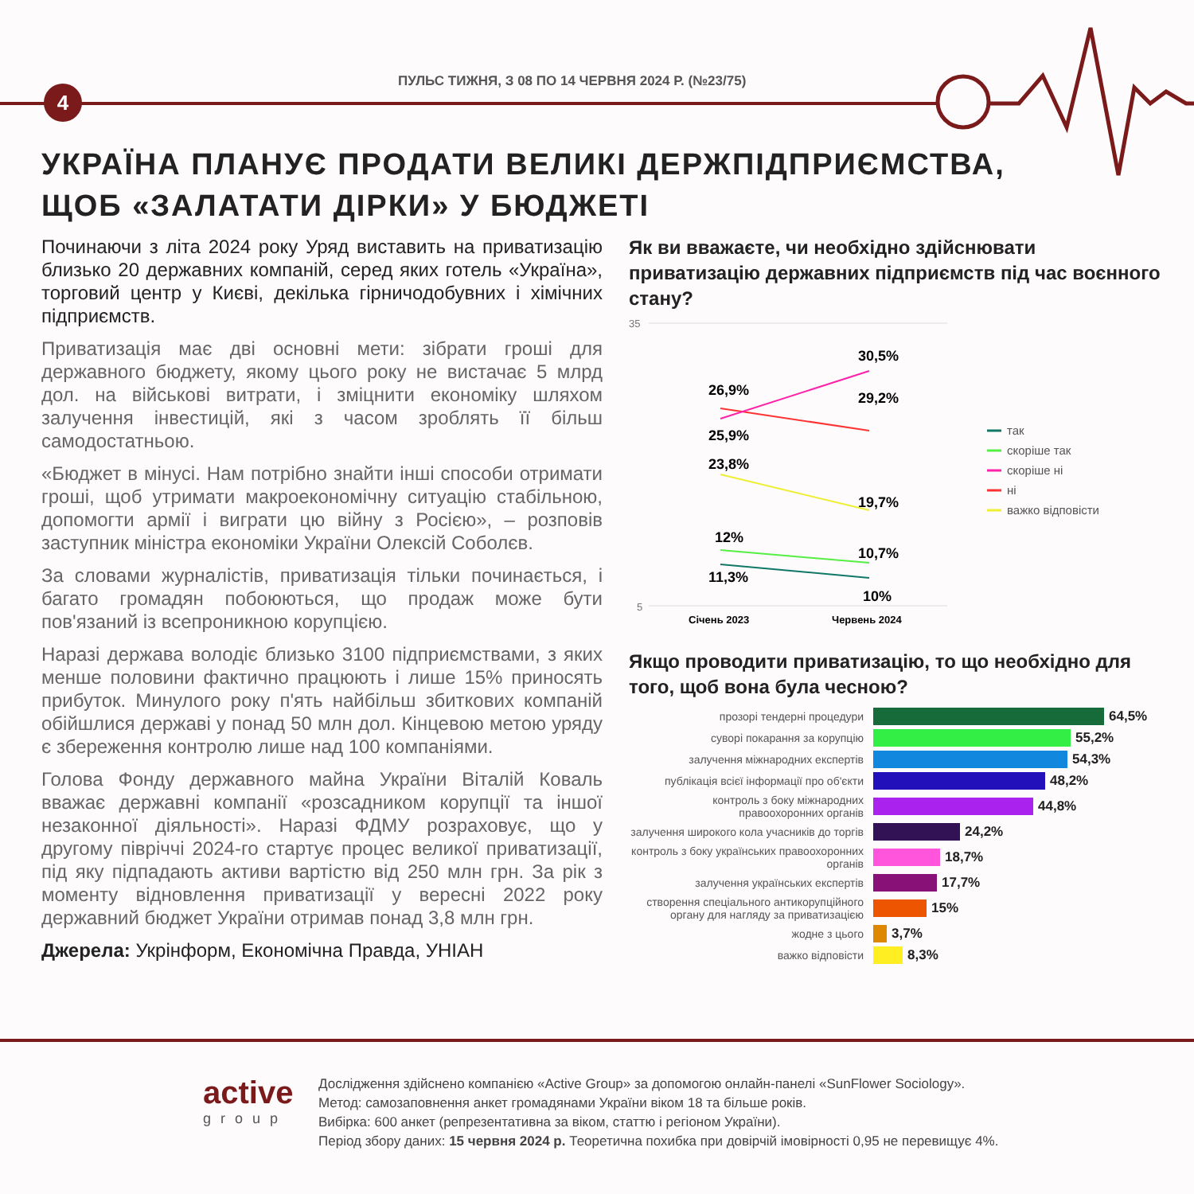4
ПУЛЬС ТИЖНЯ, З 08 ПО 14 ЧЕРВНЯ 2024 Р. (№23/75)
УКРАЇНА ПЛАНУЄ ПРОДАТИ ВЕЛИКІ ДЕРЖПІДПРИЄМСТВА, ЩОБ «ЗАЛАТАТИ ДІРКИ» У БЮДЖЕТІ
Починаючи з літа 2024 року Уряд виставить на приватизацію близько 20 державних компаній, серед яких готель «Україна», торговий центр у Києві, декілька гірничодобувних і хімічних підприємств.
Приватизація має дві основні мети: зібрати гроші для державного бюджету, якому цього року не вистачає 5 млрд дол. на військові витрати, і зміцнити економіку шляхом залучення інвестицій, які з часом зроблять її більш самодостатньою.
«Бюджет в мінусі. Нам потрібно знайти інші способи отримати гроші, щоб утримати макроекономічну ситуацію стабільною, допомогти армії і виграти цю війну з Росією», – розповів заступник міністра економіки України Олексій Соболєв.
За словами журналістів, приватизація тільки починається, і багато громадян побоюються, що продаж може бути пов'язаний із всепроникною корупцією.
Наразі держава володіє близько 3100 підприємствами, з яких менше половини фактично працюють і лише 15% приносять прибуток. Минулого року п'ять найбільш збиткових компаній обійшлися державі у понад 50 млн дол. Кінцевою метою уряду є збереження контролю лише над 100 компаніями.
Голова Фонду державного майна України Віталій Коваль вважає державні компанії «розсадником корупції та іншої незаконної діяльності». Наразі ФДМУ розраховує, що у другому півріччі 2024-го стартує процес великої приватизації, під яку підпадають активи вартістю від 250 млн грн. За рік з моменту відновлення приватизації у вересні 2022 року державний бюджет України отримав понад 3,8 млн грн.
Джерела: Укрінформ, Економічна Правда, УНІАН
Як ви вважаєте, чи необхідно здійснювати приватизацію державних підприємств під час воєнного стану?
35
5
26,9%
25,9%
23,8%
12%
11,3%
30,5%
29,2%
19,7%
10,7%
10%
Січень 2023
Червень 2024
так
скоріше так
скоріше ні
ні
важко відповісти
Якщо проводити приватизацію, то що необхідно для того, щоб вона була чесною?
прозорі тендерні процедури
64,5%
суворі покарання за корупцію
55,2%
залучення міжнародних експертів
54,3%
публікація всієї інформації про об'єкти
48,2%
контроль з боку міжнародних правоохоронних органів
44,8%
залучення широкого кола учасників до торгів
24,2%
контроль з боку українських правоохоронних органів
18,7%
залучення українських експертів
17,7%
створення спеціального антикорупційного органу для нагляду за приватизацією
15%
жодне з цього
3,7%
важко відповісти
8,3%
active
group
Дослідження здійснено компанією «Active Group» за допомогою онлайн-панелі «SunFlower Sociology».
Метод: самозаповнення анкет громадянами України віком 18 та більше років.
Вибірка: 600 анкет (репрезентативна за віком, статтю і регіоном України).
Період збору даних: 15 червня 2024 р. Теоретична похибка при довірчій імовірності 0,95 не перевищує 4%.